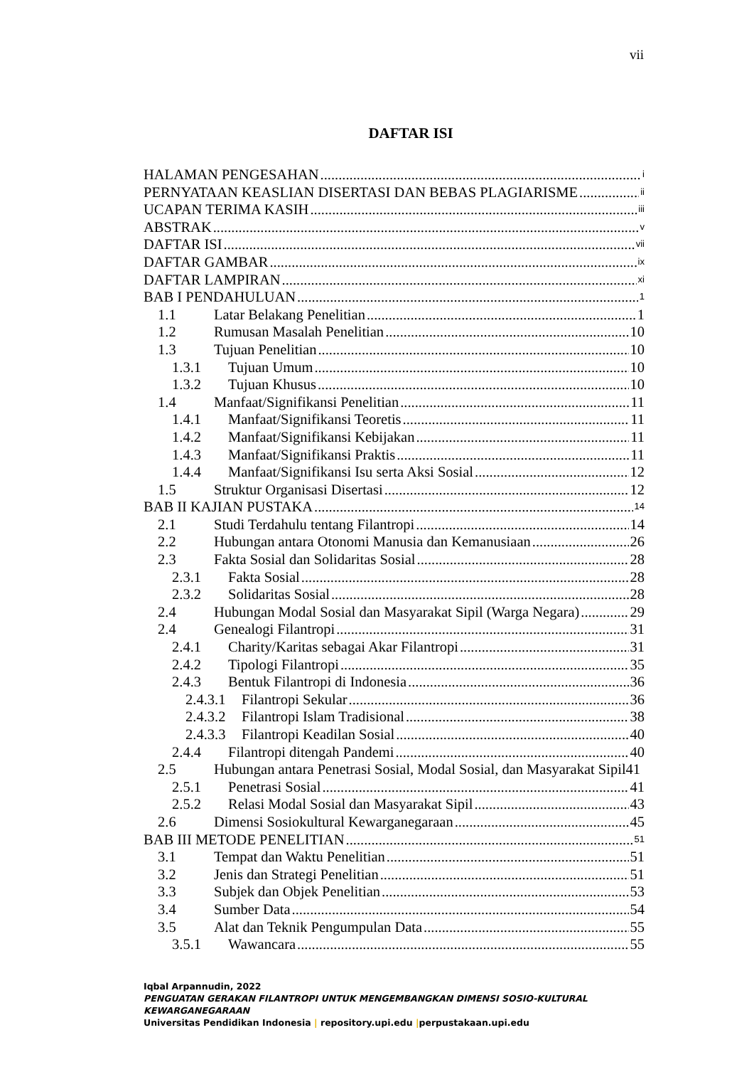vii
DAFTAR ISI
HALAMAN PENGESAHAN i
PERNYATAAN KEASLIAN DISERTASI DAN BEBAS PLAGIARISME ii
UCAPAN TERIMA KASIH iii
ABSTRAK v
DAFTAR ISI vii
DAFTAR GAMBAR ix
DAFTAR LAMPIRAN xi
BAB I PENDAHULUAN 1
1.1 Latar Belakang Penelitian 1
1.2 Rumusan Masalah Penelitian 10
1.3 Tujuan Penelitian 10
1.3.1 Tujuan Umum 10
1.3.2 Tujuan Khusus 10
1.4 Manfaat/Signifikansi Penelitian 11
1.4.1 Manfaat/Signifikansi Teoretis 11
1.4.2 Manfaat/Signifikansi Kebijakan 11
1.4.3 Manfaat/Signifikansi Praktis 11
1.4.4 Manfaat/Signifikansi Isu serta Aksi Sosial 12
1.5 Struktur Organisasi Disertasi 12
BAB II KAJIAN PUSTAKA 14
2.1 Studi Terdahulu tentang Filantropi 14
2.2 Hubungan antara Otonomi Manusia dan Kemanusiaan 26
2.3 Fakta Sosial dan Solidaritas Sosial 28
2.3.1 Fakta Sosial 28
2.3.2 Solidaritas Sosial 28
2.4 Hubungan Modal Sosial dan Masyarakat Sipil (Warga Negara) 29
2.4 Genealogi Filantropi 31
2.4.1 Charity/Karitas sebagai Akar Filantropi 31
2.4.2 Tipologi Filantropi 35
2.4.3 Bentuk Filantropi di Indonesia 36
2.4.3.1 Filantropi Sekular 36
2.4.3.2 Filantropi Islam Tradisional 38
2.4.3.3 Filantropi Keadilan Sosial 40
2.4.4 Filantropi ditengah Pandemi 40
2.5 Hubungan antara Penetrasi Sosial, Modal Sosial, dan Masyarakat Sipil 41
2.5.1 Penetrasi Sosial 41
2.5.2 Relasi Modal Sosial dan Masyarakat Sipil 43
2.6 Dimensi Sosiokultural Kewarganegaraan 45
BAB III METODE PENELITIAN 51
3.1 Tempat dan Waktu Penelitian 51
3.2 Jenis dan Strategi Penelitian 51
3.3 Subjek dan Objek Penelitian 53
3.4 Sumber Data 54
3.5 Alat dan Teknik Pengumpulan Data 55
3.5.1 Wawancara 55
Iqbal Arpannudin, 2022
PENGUATAN GERAKAN FILANTROPI UNTUK MENGEMBANGKAN DIMENSI SOSIO-KULTURAL
KEWARGANEGARAAN
Universitas Pendidikan Indonesia | repository.upi.edu |perpustakaan.upi.edu